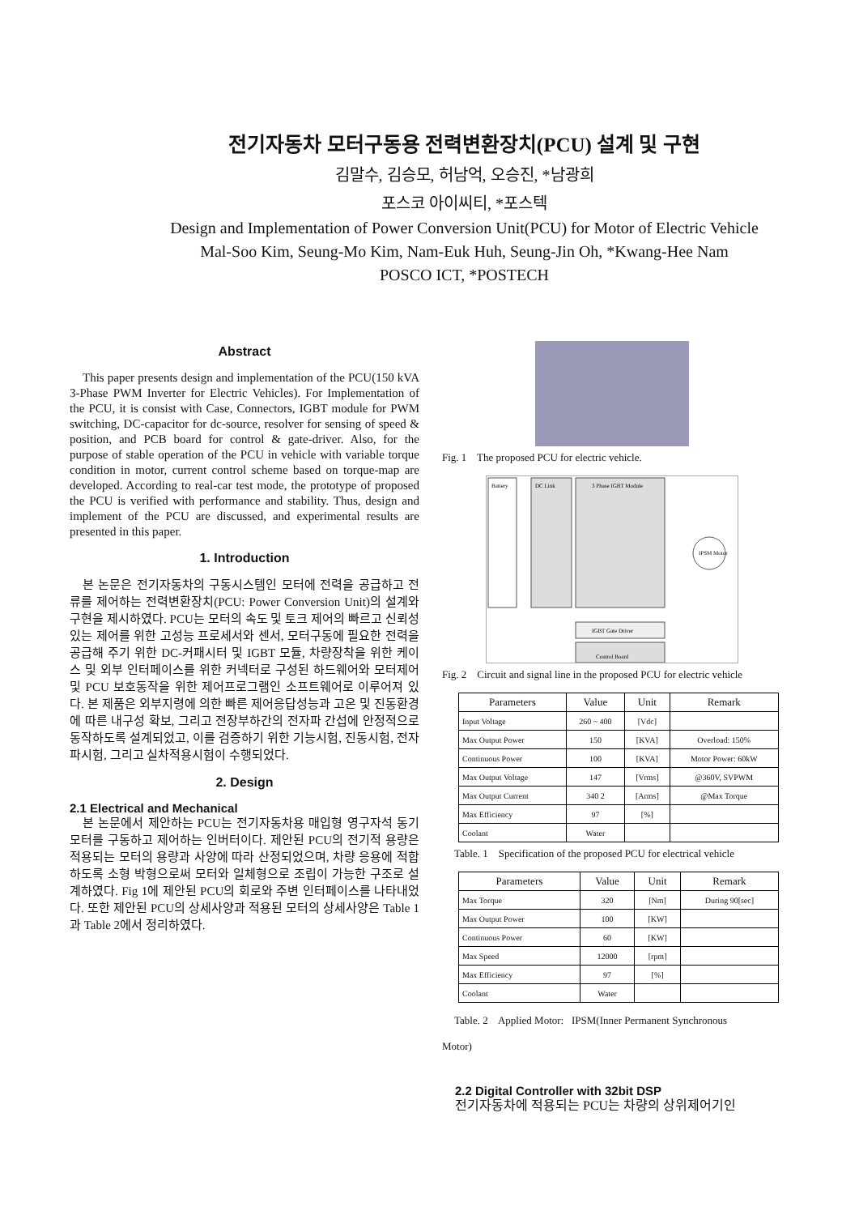전기자동차 모터구동용 전력변환장치(PCU) 설계 및 구현
김말수, 김승모, 허남억, 오승진, *남광희
포스코 아이씨티, *포스텍
Design and Implementation of Power Conversion Unit(PCU) for Motor of Electric Vehicle
Mal-Soo Kim, Seung-Mo Kim, Nam-Euk Huh, Seung-Jin Oh, *Kwang-Hee Nam
POSCO ICT, *POSTECH
Abstract
This paper presents design and implementation of the PCU(150 kVA 3-Phase PWM Inverter for Electric Vehicles). For Implementation of the PCU, it is consist with Case, Connectors, IGBT module for PWM switching, DC-capacitor for dc-source, resolver for sensing of speed & position, and PCB board for control & gate-driver. Also, for the purpose of stable operation of the PCU in vehicle with variable torque condition in motor, current control scheme based on torque-map are developed. According to real-car test mode, the prototype of proposed the PCU is verified with performance and stability. Thus, design and implement of the PCU are discussed, and experimental results are presented in this paper.
1. Introduction
본 논문은 전기자동차의 구동시스템인 모터에 전력을 공급하고 전류를 제어하는 전력변환장치(PCU: Power Conversion Unit)의 설계와 구현을 제시하였다. PCU는 모터의 속도 및 토크 제어의 빠르고 신뢰성 있는 제어를 위한 고성능 프로세서와 센서, 모터구동에 필요한 전력을 공급해 주기 위한 DC-커패시터 및 IGBT 모듈, 차량장착을 위한 케이스 및 외부 인터페이스를 위한 커넥터로 구성된 하드웨어와 모터제어 및 PCU 보호동작을 위한 제어프로그램인 소프트웨어로 이루어져 있다. 본 제품은 외부지령에 의한 빠른 제어응답성능과 고온 및 진동환경에 따른 내구성 확보, 그리고 전장부하간의 전자파 간섭에 안정적으로 동작하도록 설계되었고, 이를 검증하기 위한 기능시험, 진동시험, 전자파시험, 그리고 실차적용시험이 수행되었다.
2. Design
2.1 Electrical and Mechanical
본 논문에서 제안하는 PCU는 전기자동차용 매입형 영구자석 동기모터를 구동하고 제어하는 인버터이다. 제안된 PCU의 전기적 용량은 적용되는 모터의 용량과 사양에 따라 산정되었으며, 차량 응용에 적합하도록 소형 박형으로써 모터와 일체형으로 조립이 가능한 구조로 설계하였다. Fig 1에 제안된 PCU의 회로와 주변 인터페이스를 나타내었다. 또한 제안된 PCU의 상세사양과 적용된 모터의 상세사양은 Table 1과 Table 2에서 정리하였다.
Fig. 1 The proposed PCU for electric vehicle.
Battery
DC Link
3 Phase IGBT Module
IPSM Motor
IGBT Gate Driver
Control Board
Fig. 2 Circuit and signal line in the proposed PCU for electric vehicle
| Parameters | Value | Unit | Remark |
| --- | --- | --- | --- |
| Input Voltage | 260 ~ 400 | [Vdc] | |
| Max Output Power | 150 | [KVA] | Overload: 150% |
| Continuous Power | 100 | [KVA] | Motor Power: 60kW |
| Max Output Voltage | 147 | [Vrms] | @360V, SVPWM |
| Max Output Current | 340 2 | [Arms] | @Max Torque |
| Max Efficiency | 97 | [%] | |
| Coolant | Water | | |
Table. 1 Specification of the proposed PCU for electrical vehicle
| Parameters | Value | Unit | Remark |
| --- | --- | --- | --- |
| Max Torque | 320 | [Nm] | During 90[sec] |
| Max Output Power | 100 | [KW] | |
| Continuous Power | 60 | [KW] | |
| Max Speed | 12000 | [rpm] | |
| Max Efficiency | 97 | [%] | |
| Coolant | Water | | |
Table. 2 Applied Motor: IPSM(Inner Permanent Synchronous
Motor)
2.2 Digital Controller with 32bit DSP
전기자동차에 적용되는 PCU는 차량의 상위제어기인